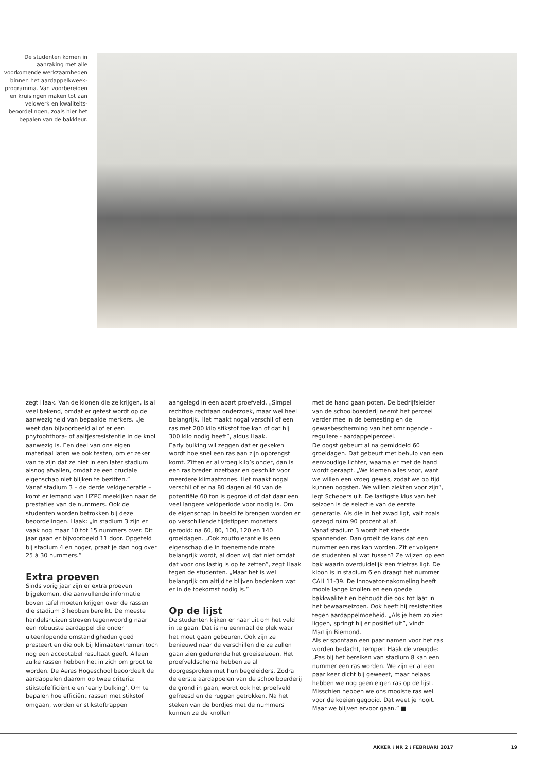De studenten komen in aanraking met alle voorkomende werkzaamheden binnen het aardappelkweek­programma. Van voorbereiden en kruisingen maken tot aan veldwerk en kwaliteits­beoordelingen, zoals hier het bepalen van de bakkleur.
zegt Haak. Van de klonen die ze krijgen, is al veel bekend, omdat er getest wordt op de aanwezigheid van bepaalde merkers. „Je weet dan bijvoorbeeld al of er een phytophthora- of aaltjesresistentie in de knol aanwezig is. Een deel van ons eigen materiaal laten we ook testen, om er zeker van te zijn dat ze niet in een later stadium alsnog afvallen, omdat ze een cruciale eigenschap niet blijken te bezitten.”
Vanaf stadium 3 – de derde veldgeneratie – komt er iemand van HZPC meekijken naar de prestaties van de nummers. Ook de studenten worden betrokken bij deze beoordelingen. Haak: „In stadium 3 zijn er vaak nog maar 10 tot 15 nummers over. Dit jaar gaan er bijvoorbeeld 11 door. Opgeteld bij stadium 4 en hoger, praat je dan nog over 25 à 30 nummers.”
Extra proeven
Sinds vorig jaar zijn er extra proeven bijgekomen, die aanvullende informatie boven tafel moeten krijgen over de rassen die stadium 3 hebben bereikt. De meeste handelshuizen streven tegenwoordig naar een robuuste aardappel die onder uiteenlopende omstandigheden goed presteert en die ook bij klimaatextremen toch nog een acceptabel resultaat geeft. Alleen zulke rassen hebben het in zich om groot te worden. De Aeres Hogeschool beoordeelt de aardappelen daarom op twee criteria: stikstofefficiëntie en ‘early bulking’. Om te bepalen hoe efficiënt rassen met stikstof omgaan, worden er stikstoftrappen
aangelegd in een apart proefveld. „Simpel rechttoe rechtaan onderzoek, maar wel heel belangrijk. Het maakt nogal verschil of een ras met 200 kilo stikstof toe kan of dat hij 300 kilo nodig heeft”, aldus Haak.
Early bulking wil zeggen dat er gekeken wordt hoe snel een ras aan zijn opbrengst komt. Zitten er al vroeg kilo’s onder, dan is een ras breder inzetbaar en geschikt voor meerdere klimaatzones. Het maakt nogal verschil of er na 80 dagen al 40 van de potentiële 60 ton is gegroeid of dat daar een veel langere veldperiode voor nodig is. Om de eigenschap in beeld te brengen worden er op verschillende tijdstippen monsters gerooid: na 60, 80, 100, 120 en 140 groeidagen. „Ook zouttolerantie is een eigenschap die in toenemende mate belangrijk wordt, al doen wij dat niet omdat dat voor ons lastig is op te zetten”, zegt Haak tegen de studenten. „Maar het is wel belangrijk om altijd te blijven bedenken wat er in de toekomst nodig is.”
Op de lijst
De studenten kijken er naar uit om het veld in te gaan. Dat is nu eenmaal de plek waar het moet gaan gebeuren. Ook zijn ze benieuwd naar de verschillen die ze zullen gaan zien gedurende het groeiseizoen. Het proefveldschema hebben ze al doorgesproken met hun begeleiders. Zodra de eerste aardappelen van de schoolboerderij de grond in gaan, wordt ook het proefveld gefreesd en de ruggen getrokken. Na het steken van de bordjes met de nummers kunnen ze de knollen
met de hand gaan poten. De bedrijfsleider van de schoolboerderij neemt het perceel verder mee in de bemesting en de gewasbescherming van het omringende - reguliere - aardappelperceel.
De oogst gebeurt al na gemiddeld 60 groeidagen. Dat gebeurt met behulp van een eenvoudige lichter, waarna er met de hand wordt geraapt. „We kiemen alles voor, want we willen een vroeg gewas, zodat we op tijd kunnen oogsten. We willen ziekten voor zijn”, legt Schepers uit. De lastigste klus van het seizoen is de selectie van de eerste generatie. Als die in het zwad ligt, valt zoals gezegd ruim 90 procent al af.
Vanaf stadium 3 wordt het steeds spannender. Dan groeit de kans dat een nummer een ras kan worden. Zit er volgens de studenten al wat tussen? Ze wijzen op een bak waarin overduidelijk een frietras ligt. De kloon is in stadium 6 en draagt het nummer CAH 11-39. De Innovator-nakomeling heeft mooie lange knollen en een goede bakkwaliteit en behoudt die ook tot laat in het bewaarseizoen. Ook heeft hij resistenties tegen aardappelmoeheid. „Als je hem zo ziet liggen, springt hij er positief uit”, vindt Martijn Biemond.
Als er spontaan een paar namen voor het ras worden bedacht, tempert Haak de vreugde: „Pas bij het bereiken van stadium 8 kan een nummer een ras worden. We zijn er al een paar keer dicht bij geweest, maar helaas hebben we nog geen eigen ras op de lijst. Misschien hebben we ons mooiste ras wel voor de koeien gegooid. Dat weet je nooit. Maar we blijven ervoor gaan.” ■
AKKER ⁝ NR 2 ⁝ FEBRUARI 2017 19